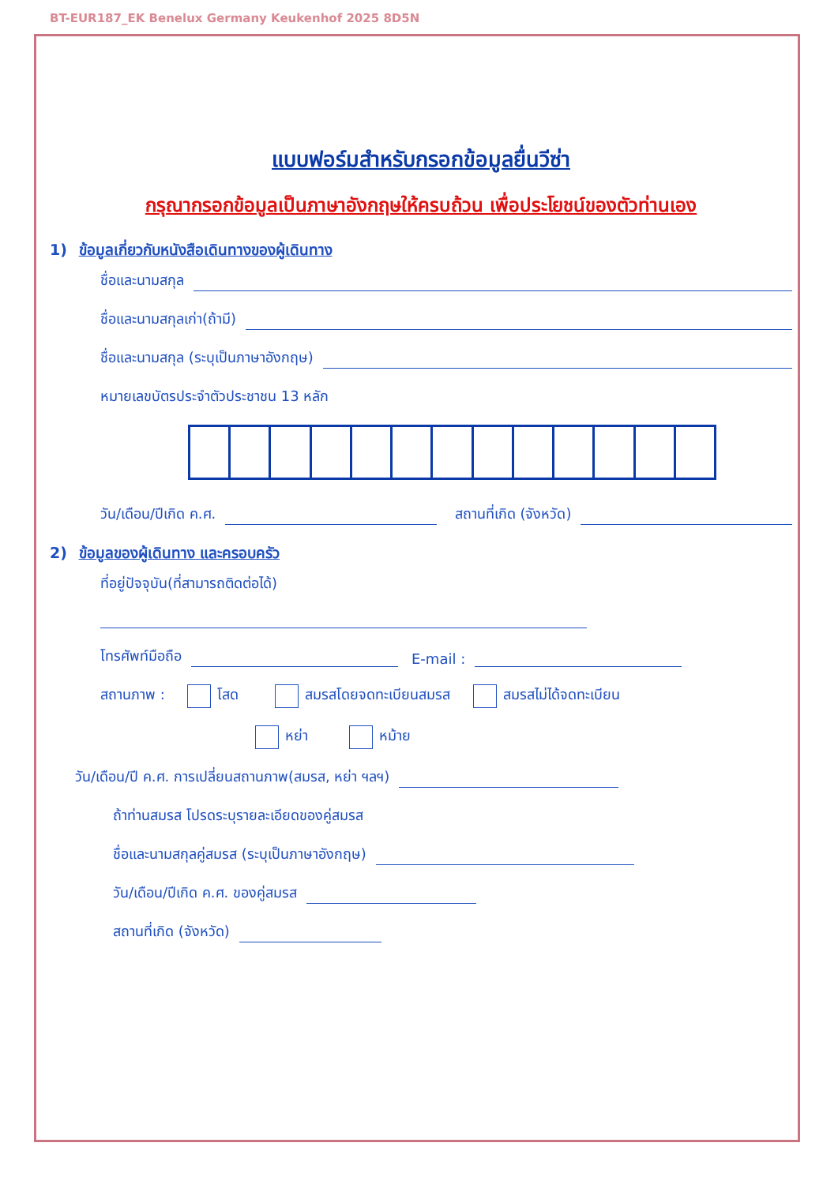BT-EUR187_EK Benelux Germany Keukenhof 2025 8D5N
แบบฟอร์มสำหรับกรอกข้อมูลยื่นวีซ่า
กรุณากรอกข้อมูลเป็นภาษาอังกฤษให้ครบถ้วน เพื่อประโยชน์ของตัวท่านเอง
1) ข้อมูลเกี่ยวกับหนังสือเดินทางของผู้เดินทาง
ชื่อและนามสกุล
ชื่อและนามสกุลเก่า(ถ้ามี)
ชื่อและนามสกุล (ระบุเป็นภาษาอังกฤษ)
หมายเลขบัตรประจำตัวประชาชน 13 หลัก
วัน/เดือน/ปีเกิด ค.ศ. สถานที่เกิด (จังหวัด)
2) ข้อมูลของผู้เดินทาง และครอบครัว
ที่อยู่ปัจจุบัน(ที่สามารถติดต่อได้)
โทรศัพท์มือถือ E-mail :
สถานภาพ : โสด สมรสโดยจดทะเบียนสมรส สมรสไม่ได้จดทะเบียน
หย่า หม้าย
วัน/เดือน/ปี ค.ศ. การเปลี่ยนสถานภาพ(สมรส, หย่า ฯลฯ)
ถ้าท่านสมรส โปรดระบุรายละเอียดของคู่สมรส
ชื่อและนามสกุลคู่สมรส (ระบุเป็นภาษาอังกฤษ)
วัน/เดือน/ปีเกิด ค.ศ. ของคู่สมรส
สถานที่เกิด (จังหวัด)